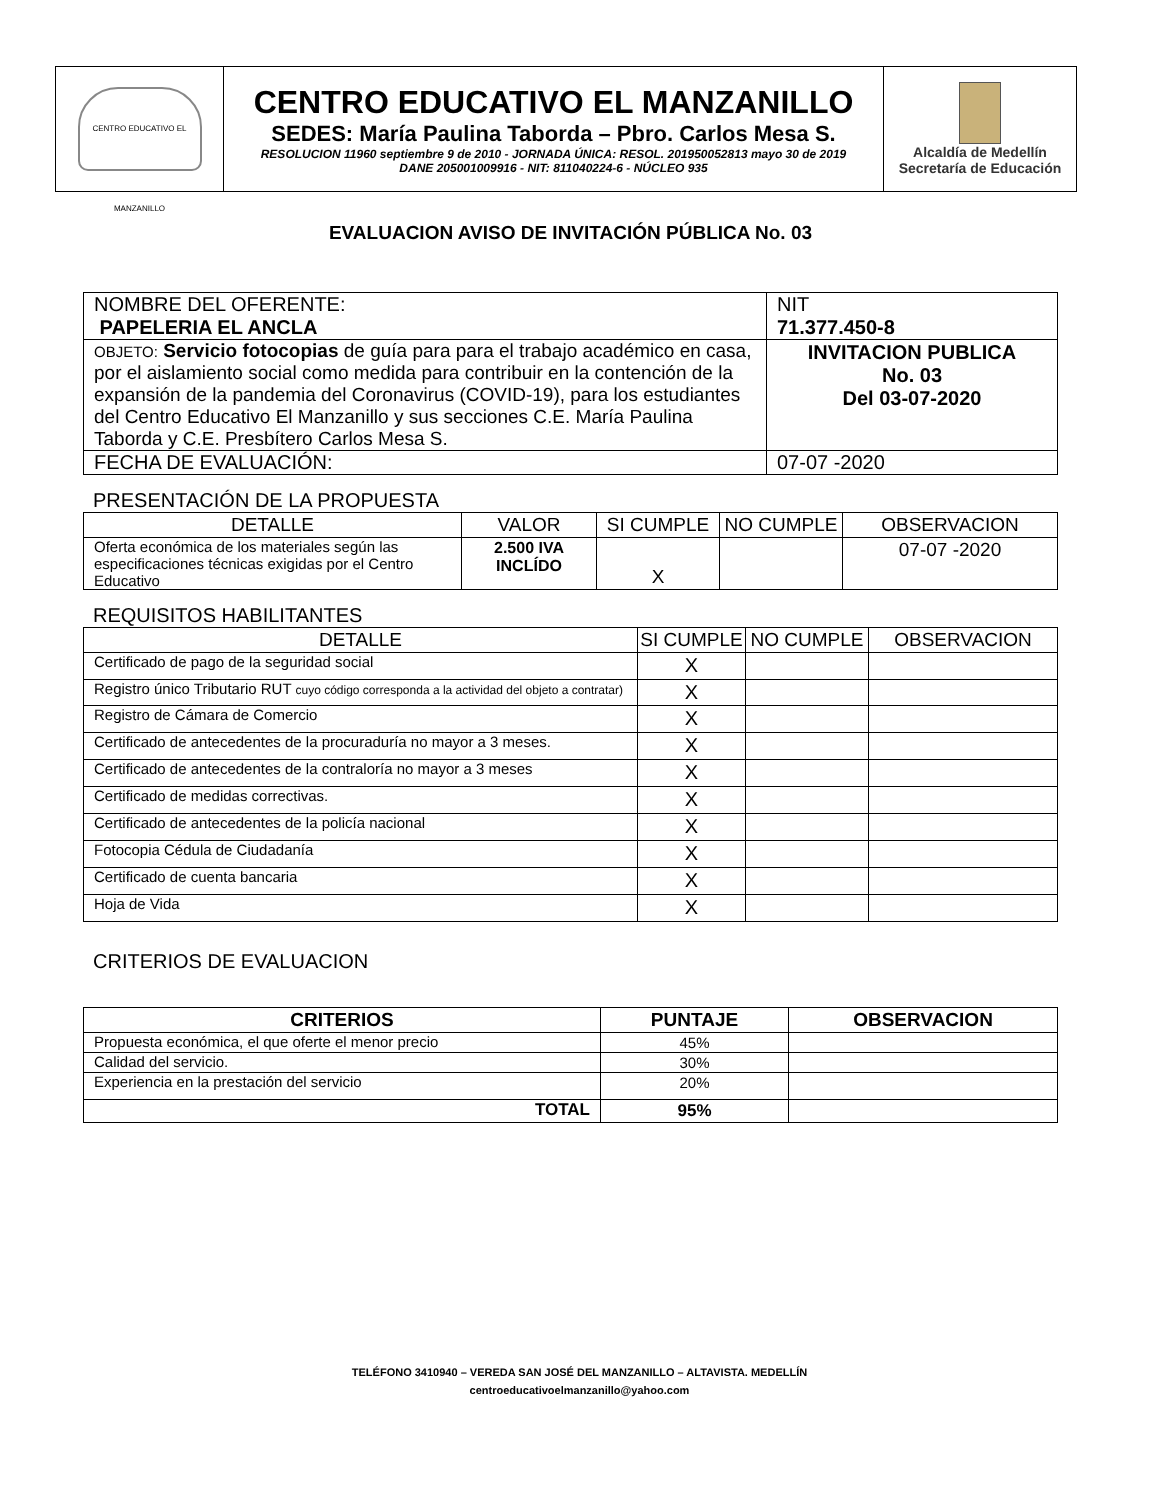| CENTRO EDUCATIVO EL MANZANILLO | CENTRO EDUCATIVO EL MANZANILLO SEDES: María Paulina Taborda – Pbro. Carlos Mesa S. RESOLUCION 11960 septiembre 9 de 2010 - JORNADA ÚNICA: RESOL. 201950052813 mayo 30 de 2019 DANE 205001009916 - NIT: 811040224-6 - NÚCLEO 935 | Alcaldía de Medellín Secretaría de Educación |
EVALUACION AVISO DE INVITACIÓN PÚBLICA No. 03
| NOMBRE DEL OFERENTE: PAPELERIA EL ANCLA | NIT 71.377.450-8 |
| OBJETO: Servicio fotocopias de guía para para el trabajo académico en casa, por el aislamiento social como medida para contribuir en la contención de la expansión de la pandemia del Coronavirus (COVID-19), para los estudiantes del Centro Educativo El Manzanillo y sus secciones C.E. María Paulina Taborda y C.E. Presbítero Carlos Mesa S. | INVITACION PUBLICA No. 03 Del 03-07-2020 |
| FECHA DE EVALUACIÓN: | 07-07 -2020 |
PRESENTACIÓN DE LA PROPUESTA
| DETALLE | VALOR | SI CUMPLE | NO CUMPLE | OBSERVACION |
| Oferta económica de los materiales según las especificaciones técnicas exigidas por el Centro Educativo | 2.500 IVA INCLÍDO | X | | 07-07 -2020 |
REQUISITOS HABILITANTES
| DETALLE | SI CUMPLE | NO CUMPLE | OBSERVACION |
| Certificado de pago de la seguridad social | X | | |
| Registro único Tributario RUT cuyo código corresponda a la actividad del objeto a contratar) | X | | |
| Registro de Cámara de Comercio | X | | |
| Certificado de antecedentes de la procuraduría no mayor a 3 meses. | X | | |
| Certificado de antecedentes de la contraloría no mayor a 3 meses | X | | |
| Certificado de medidas correctivas. | X | | |
| Certificado de antecedentes de la policía nacional | X | | |
| Fotocopia Cédula de Ciudadanía | X | | |
| Certificado de cuenta bancaria | X | | |
| Hoja de Vida | X | | |
CRITERIOS DE EVALUACION
| CRITERIOS | PUNTAJE | OBSERVACION |
| --- | --- | --- |
| Propuesta económica, el que oferte el menor precio | 45% | |
| Calidad del servicio. | 30% | |
| Experiencia en la prestación del servicio | 20% | |
| TOTAL | 95% | |
TELÉFONO 3410940 – VEREDA SAN JOSÉ DEL MANZANILLO – ALTAVISTA. MEDELLÍN
centroeducativoelmanzanillo@yahoo.com